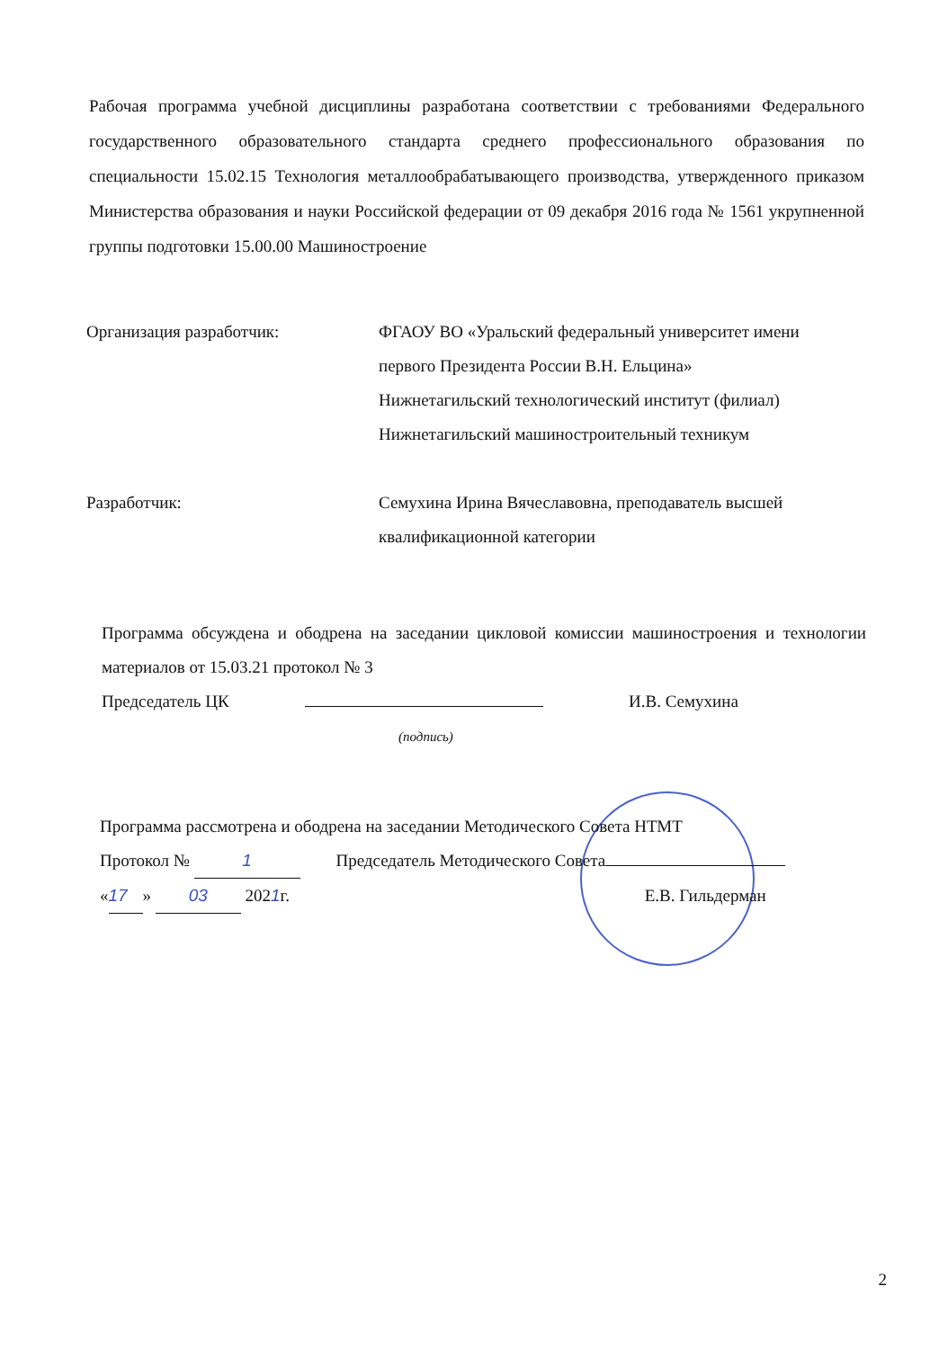Рабочая программа учебной дисциплины разработана соответствии с требованиями Федерального государственного образовательного стандарта среднего профессионального образования по специальности 15.02.15 Технология металлообрабатывающего производства, утвержденного приказом Министерства образования и науки Российской федерации от 09 декабря 2016 года № 1561 укрупненной группы подготовки 15.00.00 Машиностроение
Организация разработчик: ФГАОУ ВО «Уральский федеральный университет имени первого Президента России В.Н. Ельцина»
Нижнетагильский технологический институт (филиал)
Нижнетагильский машиностроительный техникум
Разработчик: Семухина Ирина Вячеславовна, преподаватель высшей квалификационной категории
Программа обсуждена и ободрена на заседании цикловой комиссии машиностроения и технологии материалов от 15.03.21 протокол № 3
Председатель ЦК И.В. Семухина
(подпись)
Программа рассмотрена и ободрена на заседании Методического Совета НТМТ
Протокол № 1 Председатель Методического Совета
« 17 » 03 2021г. Е.В. Гильдерман
2